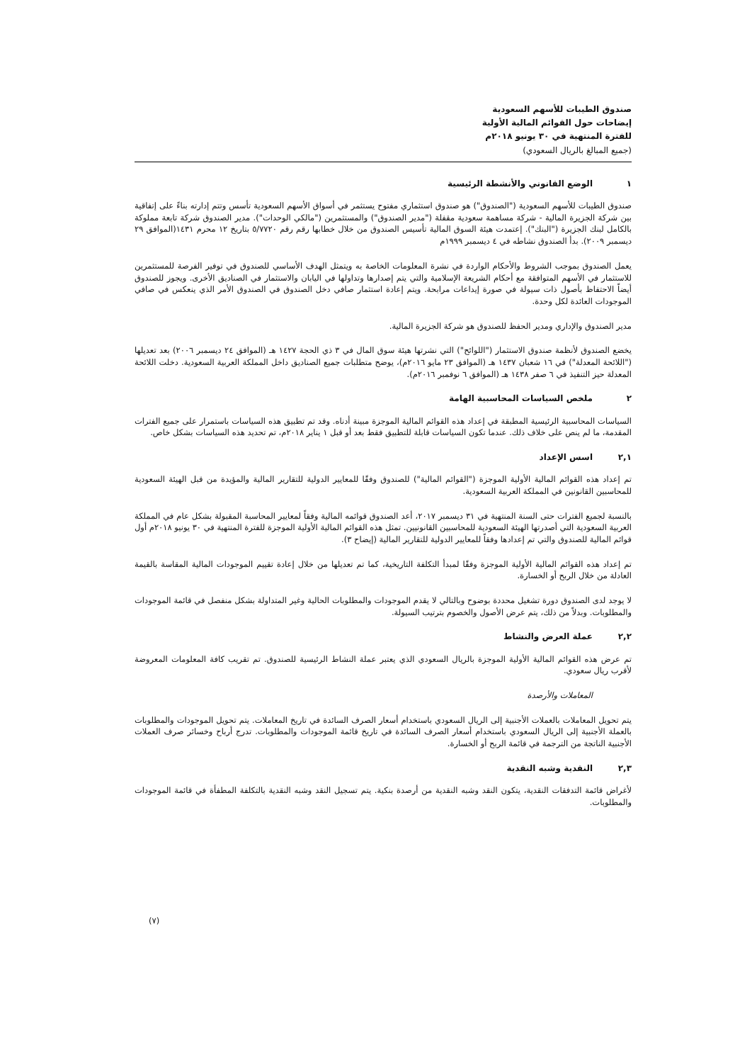صندوق الطيبات للأسهم السعودية
إيضاحات حول القوائم المالية الأولية
للفترة المنتهية في ٣٠ يونيو ٢٠١٨م
(جميع المبالغ بالريال السعودي)
١ الوضع القانوني والأنشطة الرئيسية
صندوق الطيبات للأسهم السعودية ("الصندوق") هو صندوق استثماري مفتوح يستثمر في أسواق الأسهم السعودية تأسس وتتم إدارته بناءً على إتفاقية بين شركة الجزيرة المالية - شركة مساهمة سعودية مقفلة ("مدير الصندوق") والمستثمرين ("مالكي الوحدات"). مدير الصندوق شركة تابعة مملوكة بالكامل لبنك الجزيرة ("البنك"). إعتمدت هيئة السوق المالية تأسيس الصندوق من خلال خطابها رقم رقم ٥/٧٧٢٠ بتاريخ ١٢ محرم ١٤٣١(الموافق ٢٩ ديسمبر ٢٠٠٩). بدأ الصندوق نشاطه في ٤ ديسمبر ١٩٩٩م
يعمل الصندوق بموجب الشروط والأحكام الواردة في نشرة المعلومات الخاصة به ويتمثل الهدف الأساسي للصندوق في توفير الفرصة للمستثمرين للاستثمار في الأسهم المتوافقة مع أحكام الشريعة الإسلامية والتي يتم إصدارها وتداولها في اليابان والاستثمار في الصناديق الأخرى. ويجوز للصندوق أيضاً الاحتفاظ بأصول ذات سيولة في صورة إيداعات مرابحة. ويتم إعادة استثمار صافي دخل الصندوق في الصندوق الأمر الذي ينعكس في صافي الموجودات العائدة لكل وحدة.
مدير الصندوق والإداري ومدير الحفظ للصندوق هو شركة الجزيرة المالية.
يخضع الصندوق لأنظمة صندوق الاستثمار ("اللوائح") التي نشرتها هيئة سوق المال في ٣ ذي الحجة ١٤٢٧ هـ (الموافق ٢٤ ديسمبر ٢٠٠٦) بعد تعديلها ("اللائحة المعدلة") في ١٦ شعبان ١٤٣٧ هـ (الموافق ٢٣ مايو ٢٠١٦م)، يوضح متطلبات جميع الصناديق داخل المملكة العربية السعودية. دخلت اللائحة المعدلة حيز التنفيذ في ٦ صفر ١٤٣٨ هـ (الموافق ٦ نوفمبر ٢٠١٦م).
٢ ملخص السياسات المحاسبية الهامة
السياسات المحاسبية الرئيسية المطبقة في إعداد هذه القوائم المالية الموجزة مبينة أدناه. وقد تم تطبيق هذه السياسات باستمرار على جميع الفترات المقدمة، ما لم ينص على خلاف ذلك. عندما تكون السياسات قابلة للتطبيق فقط بعد أو قبل ١ يناير ٢٠١٨م، تم تحديد هذه السياسات بشكل خاص.
٢,١ اسس الإعداد
تم إعداد هذه القوائم المالية الأولية الموجزة ("القوائم المالية") للصندوق وفقًا للمعايير الدولية للتقارير المالية والمؤيدة من قبل الهيئة السعودية للمحاسبين القانونين في المملكة العربية السعودية.
بالنسبة لجميع الفترات حتى السنة المنتهية في ٣١ ديسمبر ٢٠١٧، أعد الصندوق قوائمه المالية وفقاً لمعايير المحاسبة المقبولة بشكل عام في المملكة العربية السعودية التي أصدرتها الهيئة السعودية للمحاسبين القانونيين. تمثل هذه القوائم المالية الأولية الموجزة للفترة المنتهية في ٣٠ يونيو ٢٠١٨م أول قوائم المالية للصندوق والتي تم إعدادها وفقاً للمعايير الدولية للتقارير المالية (إيضاح ٣).
تم إعداد هذه القوائم المالية الأولية الموجزة وفقًا لمبدأ التكلفة التاريخية، كما تم تعديلها من خلال إعادة تقييم الموجودات المالية المقاسة بالقيمة العادلة من خلال الربح أو الخسارة.
لا يوجد لدى الصندوق دورة تشغيل محددة بوضوح وبالتالي لا يقدم الموجودات والمطلوبات الحالية وغير المتداولة بشكل منفصل في قائمة الموجودات والمطلوبات. وبدلاً من ذلك، يتم عرض الأصول والخصوم بترتيب السيولة.
٢,٢ عملة العرض والنشاط
تم عرض هذه القوائم المالية الأولية الموجزة بالريال السعودي الذي يعتبر عملة النشاط الرئيسية للصندوق. تم تقريب كافة المعلومات المعروضة لأقرب ريال سعودي.
المعاملات والأرصدة
يتم تحويل المعاملات بالعملات الأجنبية إلى الريال السعودي باستخدام أسعار الصرف السائدة في تاريخ المعاملات. يتم تحويل الموجودات والمطلوبات بالعملة الأجنبية إلى الريال السعودي باستخدام أسعار الصرف السائدة في تاريخ قائمة الموجودات والمطلوبات. تدرج أرباح وخسائر صرف العملات الأجنبية الناتجة من الترجمة في قائمة الربح أو الخسارة.
٢,٣ النقدية وشبه النقدية
لأغراض قائمة التدفقات النقدية، يتكون النقد وشبه النقدية من أرصدة بنكية. يتم تسجيل النقد وشبه النقدية بالتكلفة المطفأة في قائمة الموجودات والمطلوبات.
(٧)